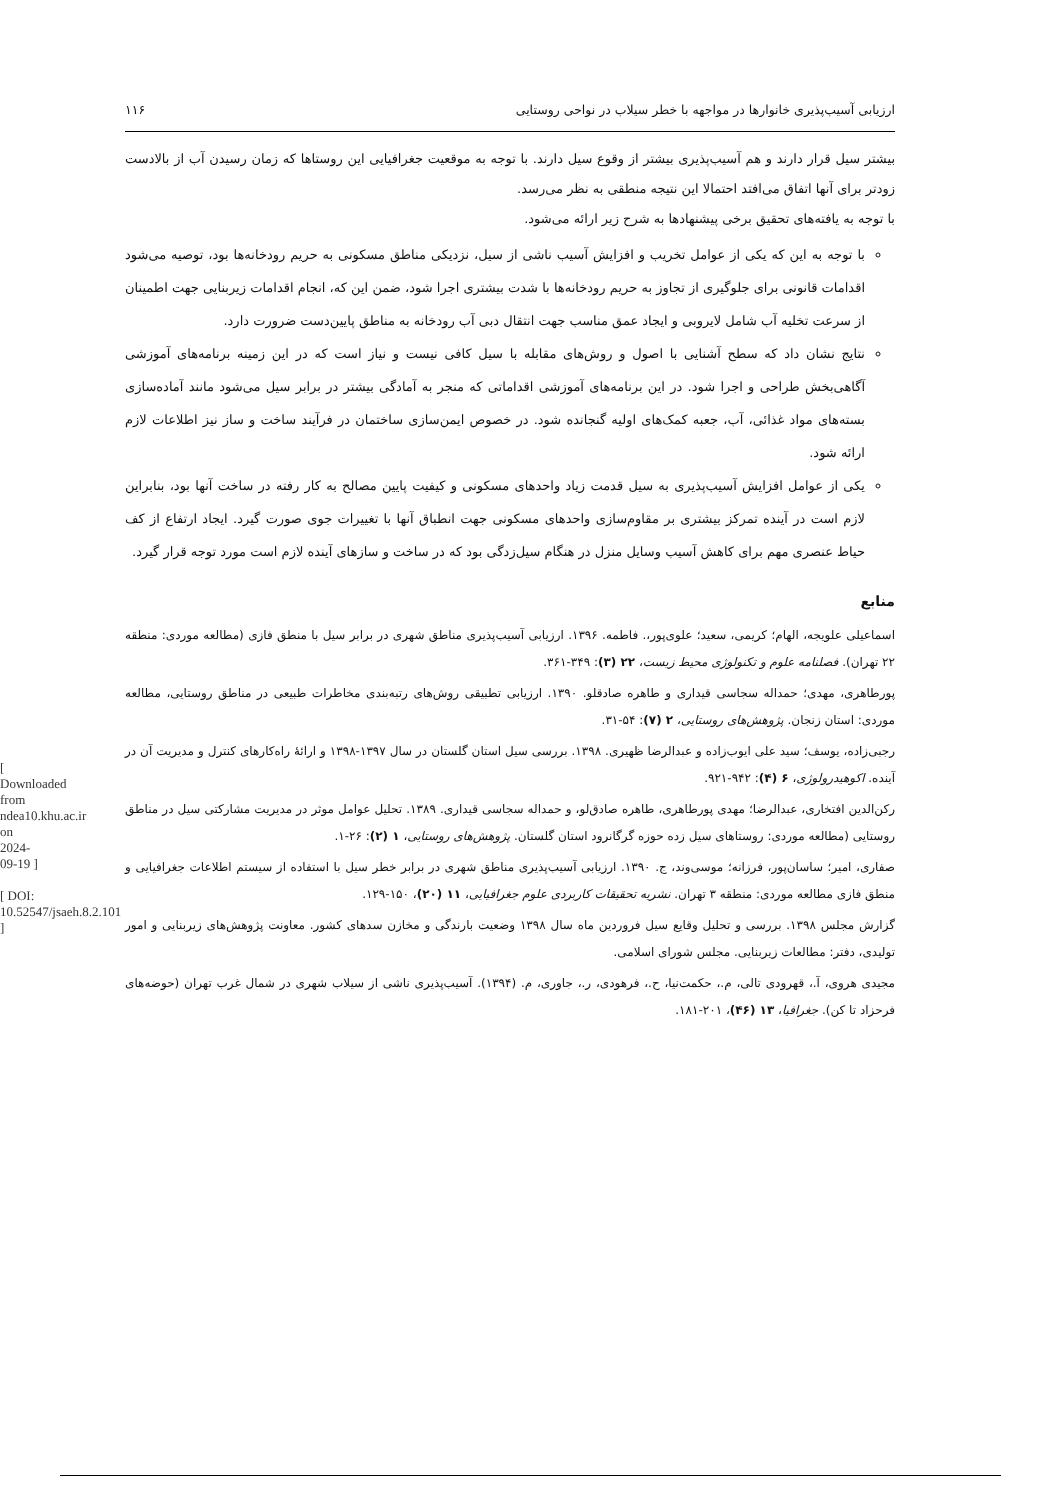[ Downloaded from ndea10.khu.ac.ir on 2024-09-19 ]
[ DOI: 10.52547/jsaeh.8.2.101 ]
ارزیابی آسیب‌پذیری خانوارها در مواجهه با خطر سیلاب در نواحی روستایی ۱۱۶
بیشتر سیل قرار دارند و هم آسیب‌پذیری بیشتر از وقوع سیل دارند. با توجه به موقعیت جغرافیایی این روستاها که زمان رسیدن آب از بالادست زودتر برای آنها اتفاق می‌افتد احتمالا این نتیجه منطقی به نظر می‌رسد.
با توجه به یافته‌های تحقیق برخی پیشنهادها به شرح زیر ارائه می‌شود.
با توجه به این که یکی از عوامل تخریب و افزایش آسیب ناشی از سیل، نزدیکی مناطق مسکونی به حریم رودخانه‌ها بود، توصیه می‌شود اقدامات قانونی برای جلوگیری از تجاوز به حریم رودخانه‌ها با شدت بیشتری اجرا شود، ضمن این که، انجام اقدامات زیربنایی جهت اطمینان از سرعت تخلیه آب شامل لایروبی و ایجاد عمق مناسب جهت انتقال دبی آب رودخانه به مناطق پایین‌دست ضرورت دارد.
نتایج نشان داد که سطح آشنایی با اصول و روش‌های مقابله با سیل کافی نیست و نیاز است که در این زمینه برنامه‌های آموزشی آگاهی‌بخش طراحی و اجرا شود. در این برنامه‌های آموزشی اقداماتی که منجر به آمادگی بیشتر در برابر سیل می‌شود مانند آماده‌سازی بسته‌های مواد غذائی، آب، جعبه کمک‌های اولیه گنجانده شود. در خصوص ایمن‌سازی ساختمان در فرآیند ساخت و ساز نیز اطلاعات لازم ارائه شود.
یکی از عوامل افزایش آسیب‌پذیری به سیل قدمت زیاد واحدهای مسکونی و کیفیت پایین مصالح به کار رفته در ساخت آنها بود، بنابراین لازم است در آینده تمرکز بیشتری بر مقاوم‌سازی واحدهای مسکونی جهت انطباق آنها با تغییرات جوی صورت گیرد. ایجاد ارتفاع از کف حیاط عنصری مهم برای کاهش آسیب وسایل منزل در هنگام سیل‌زدگی بود که در ساخت و سازهای آینده لازم است مورد توجه قرار گیرد.
منابع
اسماعیلی علویجه، الهام؛ کریمی، سعید؛ علوی‌پور،. فاطمه. ۱۳۹۶. ارزیابی آسیب‌پذیری مناطق شهری در برابر سیل با منطق فازی (مطالعه موردی: منطقه ۲۲ تهران). فصلنامه علوم و تکنولوژی محیط زیست، ۲۲ (۳): ۳۴۹-۳۶۱.
پورطاهری، مهدی؛ حمداله سجاسی قیداری و طاهره صادقلو. ۱۳۹۰. ارزیابی تطبیقی روش‌های رتبه‌بندی مخاطرات طبیعی در مناطق روستایی، مطالعه موردی: استان زنجان. پژوهش‌های روستایی، ۲ (۷): ۵۴-۳۱.
رجبی‌زاده، یوسف؛ سید علی ایوب‌زاده و عبدالرضا ظهیری. ۱۳۹۸. بررسی سیل استان گلستان در سال ۱۳۹۷-۱۳۹۸ و ارائهٔ راه‌کارهای کنترل و مدیریت آن در آینده. اکوهیدرولوژی، ۶ (۴): ۹۴۲-۹۲۱.
رکن‌الدین افتخاری، عبدالرضا؛ مهدی پورطاهری، طاهره صادق‌لو، و حمداله سجاسی قیداری. ۱۳۸۹. تحلیل عوامل موثر در مدیریت مشارکتی سیل در مناطق روستایی (مطالعه موردی: روستاهای سیل زده حوزه گرگانرود استان گلستان. پژوهش‌های روستایی، ۱ (۲): ۲۶-۱.
صفاری، امیر؛ ساسان‌پور، فرزانه؛ موسی‌وند، ج. ۱۳۹۰. ارزیابی آسیب‌پذیری مناطق شهری در برابر خطر سیل با استفاده از سیستم اطلاعات جغرافیایی و منطق فازی مطالعه موردی: منطقه ۳ تهران. نشریه تحقیقات کاربردی علوم جغرافیایی، ۱۱ (۲۰)، ۱۵۰-۱۲۹.
گزارش مجلس ۱۳۹۸. بررسی و تحلیل وقایع سیل فروردین ماه سال ۱۳۹۸ وضعیت بارندگی و مخازن سدهای کشور. معاونت پژوهش‌های زیربنایی و امور تولیدی، دفتر: مطالعات زیربنایی. مجلس شورای اسلامی.
مجیدی هروی، آ.، قهرودی تالی، م.، حکمت‌نیا، ح.، فرهودی، ر.، جاوری، م. (۱۳۹۴). آسیب‌پذیری ناشی از سیلاب شهری در شمال غرب تهران (حوضه‌های فرحزاد تا کن). جغرافیا، ۱۳ (۴۶)، ۲۰۱-۱۸۱.